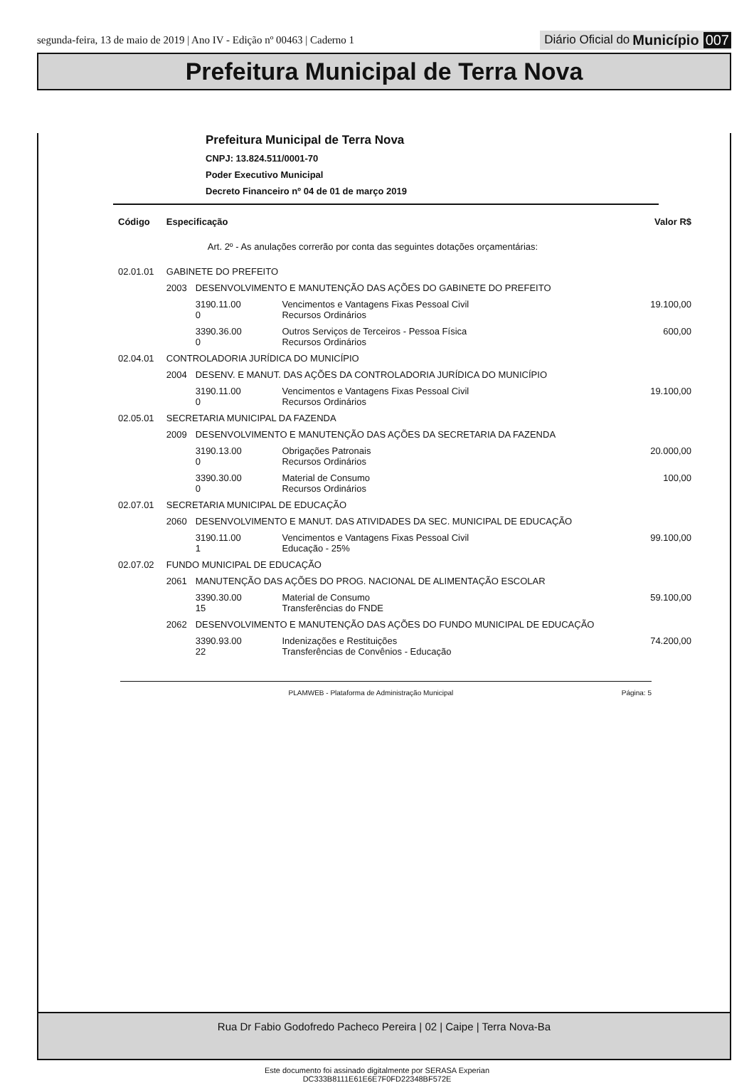segunda-feira, 13 de maio de 2019 | Ano IV - Edição nº 00463 | Caderno 1 Diário Oficial do Município 007
Prefeitura Municipal de Terra Nova
Prefeitura Municipal de Terra Nova
CNPJ: 13.824.511/0001-70
Poder Executivo Municipal
Decreto Financeiro nº 04 de 01 de março 2019
| Código | Especificação | | | Valor R$ |
| --- | --- | --- | --- | --- |
| | Art. 2º - As anulações correrão por conta das seguintes dotações orçamentárias: | | | |
| 02.01.01 | GABINETE DO PREFEITO | | | |
| | 2003 | DESENVOLVIMENTO E MANUTENÇÃO DAS AÇÕES DO GABINETE DO PREFEITO | | |
| | | 3190.11.00 0 | Vencimentos e Vantagens Fixas Pessoal Civil Recursos Ordinários | 19.100,00 |
| | | 3390.36.00 0 | Outros Serviços de Terceiros - Pessoa Física Recursos Ordinários | 600,00 |
| 02.04.01 | CONTROLADORIA JURÍDICA DO MUNICÍPIO | | | |
| | 2004 | DESENV. E MANUT. DAS AÇÕES DA CONTROLADORIA JURÍDICA DO MUNICÍPIO | | |
| | | 3190.11.00 0 | Vencimentos e Vantagens Fixas Pessoal Civil Recursos Ordinários | 19.100,00 |
| 02.05.01 | SECRETARIA MUNICIPAL DA FAZENDA | | | |
| | 2009 | DESENVOLVIMENTO E MANUTENÇÃO DAS AÇÕES DA SECRETARIA DA FAZENDA | | |
| | | 3190.13.00 0 | Obrigações Patronais Recursos Ordinários | 20.000,00 |
| | | 3390.30.00 0 | Material de Consumo Recursos Ordinários | 100,00 |
| 02.07.01 | SECRETARIA MUNICIPAL DE EDUCAÇÃO | | | |
| | 2060 | DESENVOLVIMENTO E MANUT. DAS ATIVIDADES DA SEC. MUNICIPAL DE EDUCAÇÃO | | |
| | | 3190.11.00 1 | Vencimentos e Vantagens Fixas Pessoal Civil Educação - 25% | 99.100,00 |
| 02.07.02 | FUNDO MUNICIPAL DE EDUCAÇÃO | | | |
| | 2061 | MANUTENÇÃO DAS AÇÕES DO PROG. NACIONAL DE ALIMENTAÇÃO ESCOLAR | | |
| | | 3390.30.00 15 | Material de Consumo Transferências do FNDE | 59.100,00 |
| | 2062 | DESENVOLVIMENTO E MANUTENÇÃO DAS AÇÕES DO FUNDO MUNICIPAL DE EDUCAÇÃO | | |
| | | 3390.93.00 22 | Indenizações e Restituições Transferências de Convênios - Educação | 74.200,00 |
PLAMWEB - Plataforma de Administração Municipal Página: 5
Rua Dr Fabio Godofredo Pacheco Pereira | 02 | Caipe | Terra Nova-Ba
Este documento foi assinado digitalmente por SERASA Experian
DC333B8111E61E6E7F0FD22348BF572E